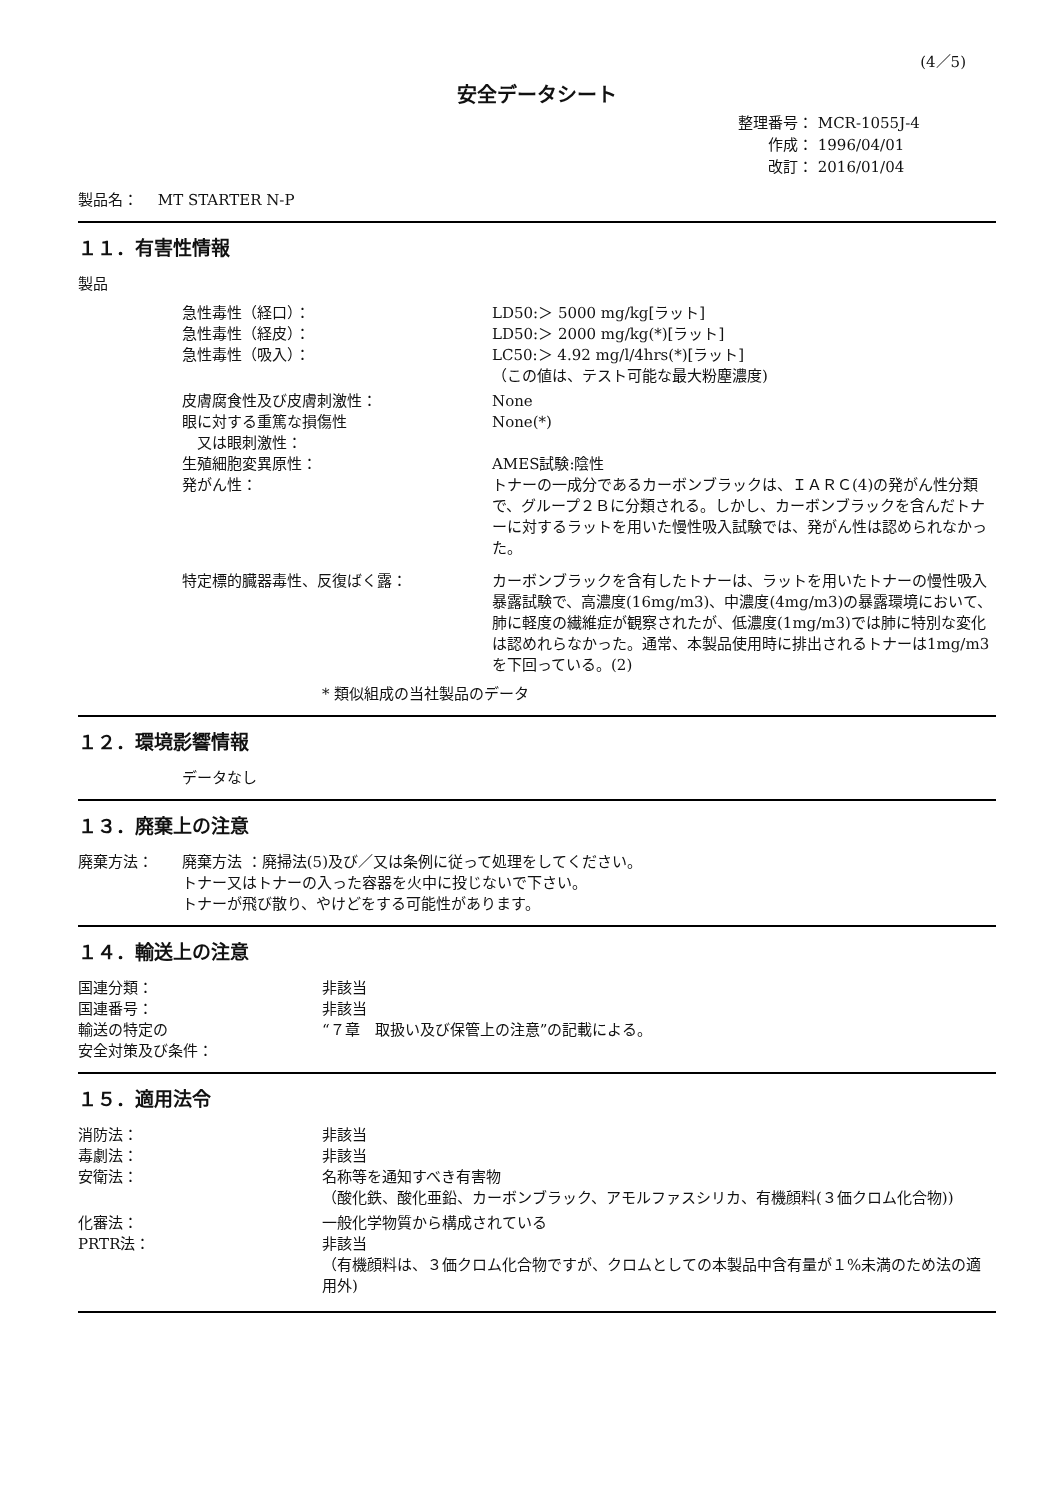(4／5)
安全データシート
整理番号： MCR-1055J-4
　　作成： 1996/04/01
　　改訂： 2016/01/04
製品名：　 MT STARTER N-P
１１．有害性情報
製品
急性毒性（経口）： LD50:＞ 5000 mg/kg[ラット]
急性毒性（経皮）： LD50:＞ 2000 mg/kg(*)[ラット]
急性毒性（吸入）： LC50:＞ 4.92 mg/l/4hrs(*)[ラット]
（この値は、テスト可能な最大粉塵濃度)
皮膚腐食性及び皮膚刺激性： None
眼に対する重篤な損傷性
　又は眼刺激性：
None(*)
生殖細胞変異原性： AMES試験:陰性
発がん性： トナーの一成分であるカーボンブラックは、ＩＡＲＣ(4)の発がん性分類で、グループ２Ｂに分類される。しかし、カーボンブラックを含んだトナーに対するラットを用いた慢性吸入試験では、発がん性は認められなかった。
特定標的臓器毒性、反復ばく露： カーボンブラックを含有したトナーは、ラットを用いたトナーの慢性吸入暴露試験で、高濃度(16mg/m3)、中濃度(4mg/m3)の暴露環境において、肺に軽度の繊維症が観察されたが、低濃度(1mg/m3)では肺に特別な変化は認めれらなかった。通常、本製品使用時に排出されるトナーは1mg/m3を下回っている。(2)
* 類似組成の当社製品のデータ
１２．環境影響情報
データなし
１３．廃棄上の注意
廃棄方法： 廃棄方法 ：廃掃法(5)及び／又は条例に従って処理をしてください。
トナー又はトナーの入った容器を火中に投じないで下さい。
トナーが飛び散り、やけどをする可能性があります。
１４．輸送上の注意
国連分類： 非該当
国連番号： 非該当
輸送の特定の
安全対策及び条件：
“７章　取扱い及び保管上の注意”の記載による。
１５．適用法令
消防法： 非該当
毒劇法： 非該当
安衛法： 名称等を通知すべき有害物
（酸化鉄、酸化亜鉛、カーボンブラック、アモルファスシリカ、有機顔料(３価クロム化合物))
化審法： 一般化学物質から構成されている
PRTR法： 非該当
（有機顔料は、３価クロム化合物ですが、クロムとしての本製品中含有量が１%未満のため法の適用外)